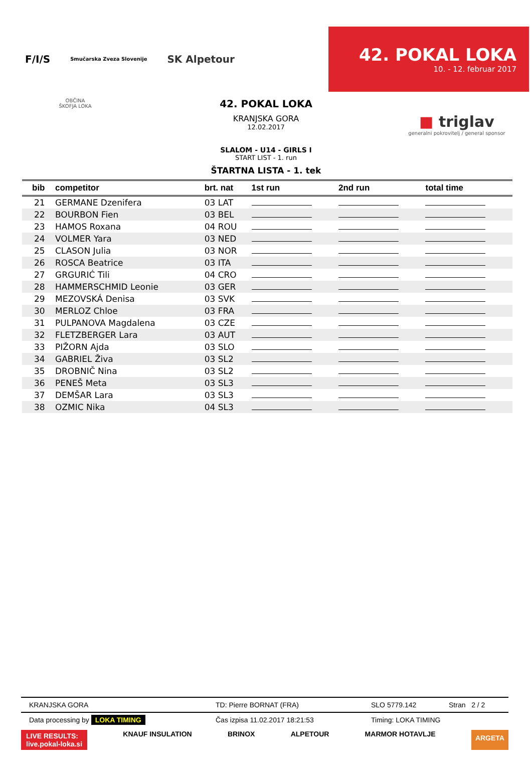F/I/S Smučarska Zveza Slovenije SK Alpetour
42. POKAL LOKA
10. - 12. februar 2017
OBČINA
ŠKOFJA LOKA
42. POKAL LOKA
KRANJSKA GORA
12.02.2017
SLALOM - U14 - GIRLS I
START LIST - 1. run
ŠTARTNA LISTA - 1. tek
■ triglav
generalni pokrovitelj / general sponsor
| bib | competitor | brt. nat | 1st run | 2nd run | total time |
| --- | --- | --- | --- | --- | --- |
| 21 | GERMANE Dzenifera | 03 LAT | | | |
| 22 | BOURBON Fien | 03 BEL | | | |
| 23 | HAMOS Roxana | 04 ROU | | | |
| 24 | VOLMER Yara | 03 NED | | | |
| 25 | CLASON Julia | 03 NOR | | | |
| 26 | ROSCA Beatrice | 03 ITA | | | |
| 27 | GRGURIĆ Tili | 04 CRO | | | |
| 28 | HAMMERSCHMID Leonie | 03 GER | | | |
| 29 | MEZOVSKÁ Denisa | 03 SVK | | | |
| 30 | MERLOZ Chloe | 03 FRA | | | |
| 31 | PULPANOVA Magdalena | 03 CZE | | | |
| 32 | FLETZBERGER Lara | 03 AUT | | | |
| 33 | PIŽORN Ajda | 03 SLO | | | |
| 34 | GABRIEL Živa | 03 SL2 | | | |
| 35 | DROBNIČ Nina | 03 SL2 | | | |
| 36 | PENEŠ Meta | 03 SL3 | | | |
| 37 | DEMŠAR Lara | 03 SL3 | | | |
| 38 | OZMIC Nika | 04 SL3 | | | |
KRANJSKA GORA TD: Pierre BORNAT (FRA) SLO 5779.142 Stran 2 / 2
Data processing by LOKA TIMING Čas izpisa 11.02.2017 18:21:53 Timing: LOKA TIMING
LIVE RESULTS:
live.pokal-loka.si KNAUF INSULATION BRINOX ALPETOUR MARMOR HOTAVLJE ARGETA